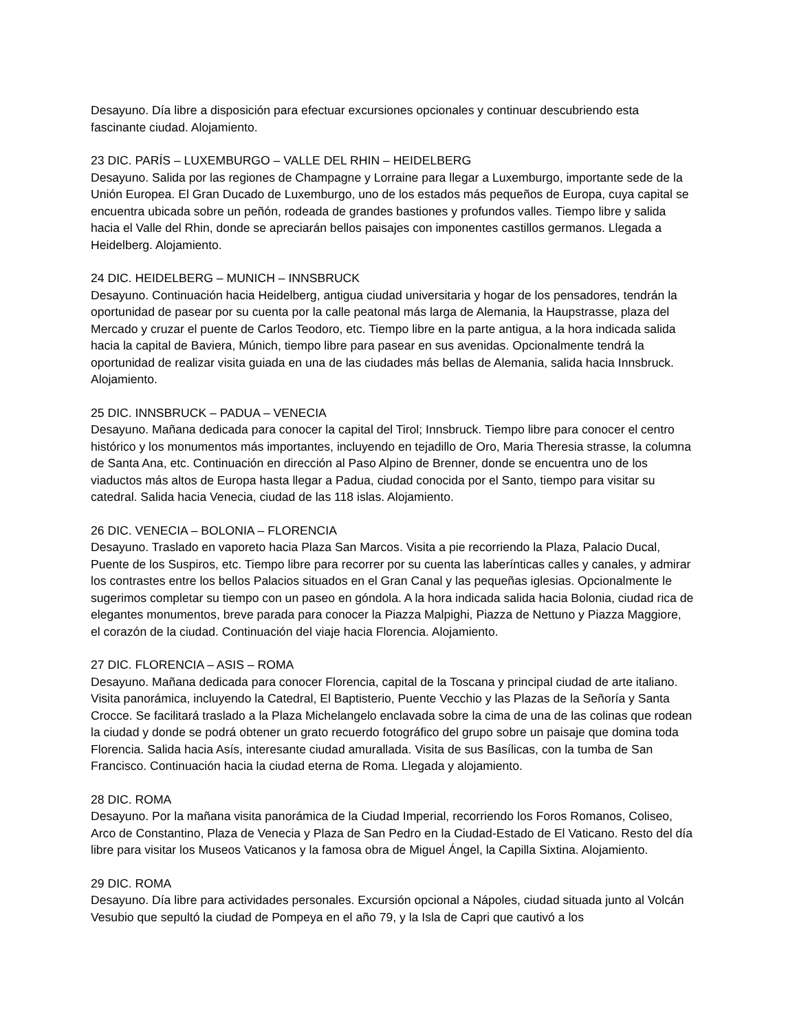Desayuno. Día libre a disposición para efectuar excursiones opcionales y continuar descubriendo esta fascinante ciudad. Alojamiento.
23 DIC. PARÍS – LUXEMBURGO – VALLE DEL RHIN – HEIDELBERG
Desayuno. Salida por las regiones de Champagne y Lorraine para llegar a Luxemburgo, importante sede de la Unión Europea. El Gran Ducado de Luxemburgo, uno de los estados más pequeños de Europa, cuya capital se encuentra ubicada sobre un peñón, rodeada de grandes bastiones y profundos valles. Tiempo libre y salida hacia el Valle del Rhin, donde se apreciarán bellos paisajes con imponentes castillos germanos. Llegada a Heidelberg. Alojamiento.
24 DIC. HEIDELBERG – MUNICH – INNSBRUCK
Desayuno. Continuación hacia Heidelberg, antigua ciudad universitaria y hogar de los pensadores, tendrán la oportunidad de pasear por su cuenta por la calle peatonal más larga de Alemania, la Haupstrasse, plaza del Mercado y cruzar el puente de Carlos Teodoro, etc. Tiempo libre en la parte antigua, a la hora indicada salida hacia la capital de Baviera, Múnich, tiempo libre para pasear en sus avenidas. Opcionalmente tendrá la oportunidad de realizar visita guiada en una de las ciudades más bellas de Alemania, salida hacia Innsbruck. Alojamiento.
25 DIC. INNSBRUCK – PADUA – VENECIA
Desayuno. Mañana dedicada para conocer la capital del Tirol; Innsbruck. Tiempo libre para conocer el centro histórico y los monumentos más importantes, incluyendo en tejadillo de Oro, Maria Theresia strasse, la columna de Santa Ana, etc. Continuación en dirección al Paso Alpino de Brenner, donde se encuentra uno de los viaductos más altos de Europa hasta llegar a Padua, ciudad conocida por el Santo, tiempo para visitar su catedral. Salida hacia Venecia, ciudad de las 118 islas. Alojamiento.
26 DIC. VENECIA – BOLONIA – FLORENCIA
Desayuno. Traslado en vaporeto hacia Plaza San Marcos. Visita a pie recorriendo la Plaza, Palacio Ducal, Puente de los Suspiros, etc. Tiempo libre para recorrer por su cuenta las laberínticas calles y canales, y admirar los contrastes entre los bellos Palacios situados en el Gran Canal y las pequeñas iglesias. Opcionalmente le sugerimos completar su tiempo con un paseo en góndola. A la hora indicada salida hacia Bolonia, ciudad rica de elegantes monumentos, breve parada para conocer la Piazza Malpighi, Piazza de Nettuno y Piazza Maggiore, el corazón de la ciudad. Continuación del viaje hacia Florencia. Alojamiento.
27 DIC. FLORENCIA – ASIS – ROMA
Desayuno. Mañana dedicada para conocer Florencia, capital de la Toscana y principal ciudad de arte italiano. Visita panorámica, incluyendo la Catedral, El Baptisterio, Puente Vecchio y las Plazas de la Señoría y Santa Crocce. Se facilitará traslado a la Plaza Michelangelo enclavada sobre la cima de una de las colinas que rodean la ciudad y donde se podrá obtener un grato recuerdo fotográfico del grupo sobre un paisaje que domina toda Florencia. Salida hacia Asís, interesante ciudad amurallada. Visita de sus Basílicas, con la tumba de San Francisco. Continuación hacia la ciudad eterna de Roma. Llegada y alojamiento.
28 DIC. ROMA
Desayuno. Por la mañana visita panorámica de la Ciudad Imperial, recorriendo los Foros Romanos, Coliseo, Arco de Constantino, Plaza de Venecia y Plaza de San Pedro en la Ciudad-Estado de El Vaticano. Resto del día libre para visitar los Museos Vaticanos y la famosa obra de Miguel Ángel, la Capilla Sixtina. Alojamiento.
29 DIC. ROMA
Desayuno. Día libre para actividades personales. Excursión opcional a Nápoles, ciudad situada junto al Volcán Vesubio que sepultó la ciudad de Pompeya en el año 79, y la Isla de Capri que cautivó a los